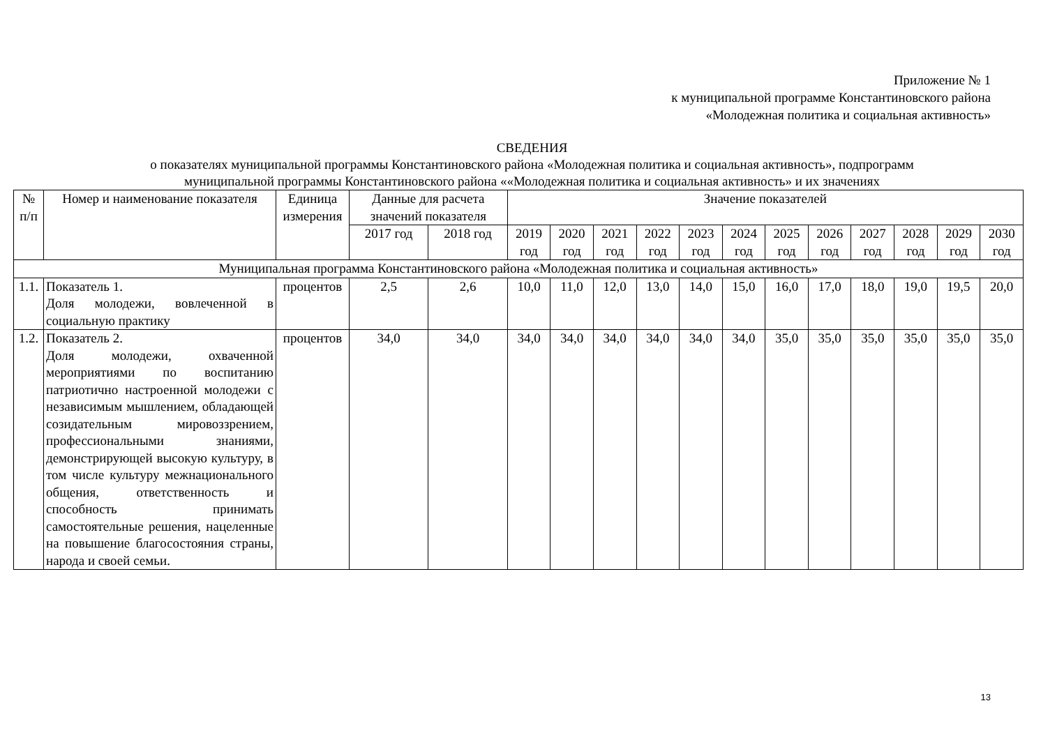Приложение № 1
к муниципальной программе Константиновского района
«Молодежная политика и социальная активность»
СВЕДЕНИЯ
о показателях муниципальной программы Константиновского района «Молодежная политика и социальная активность», подпрограмм
муниципальной программы Константиновского района ««Молодежная политика и социальная активность» и их значениях
| № п/п | Номер и наименование показателя | Единица измерения | Данные для расчета значений показателя | | Значение показателей | | | | | | | | | | | |
| --- | --- | --- | --- | --- | --- | --- | --- | --- | --- | --- | --- | --- | --- | --- | --- | --- |
| | | | 2017 год | 2018 год | 2019 год | 2020 год | 2021 год | 2022 год | 2023 год | 2024 год | 2025 год | 2026 год | 2027 год | 2028 год | 2029 год | 2030 год |
| Муниципальная программа Константиновского района «Молодежная политика и социальная активность» | | | | | | | | | | | | | | | | |
| 1.1. | Показатель 1. Доля молодежи, вовлеченной в социальную практику | процентов | 2,5 | 2,6 | 10,0 | 11,0 | 12,0 | 13,0 | 14,0 | 15,0 | 16,0 | 17,0 | 18,0 | 19,0 | 19,5 | 20,0 |
| 1.2. | Показатель 2. Доля молодежи, охваченной мероприятиями по воспитанию патриотично настроенной молодежи с независимым мышлением, обладающей созидательным мировоззрением, профессиональными знаниями, демонстрирующей высокую культуру, в том числе культуру межнационального общения, ответственность и способность принимать самостоятельные решения, нацеленные на повышение благосостояния страны, народа и своей семьи. | процентов | 34,0 | 34,0 | 34,0 | 34,0 | 34,0 | 34,0 | 34,0 | 34,0 | 35,0 | 35,0 | 35,0 | 35,0 | 35,0 | 35,0 |
13